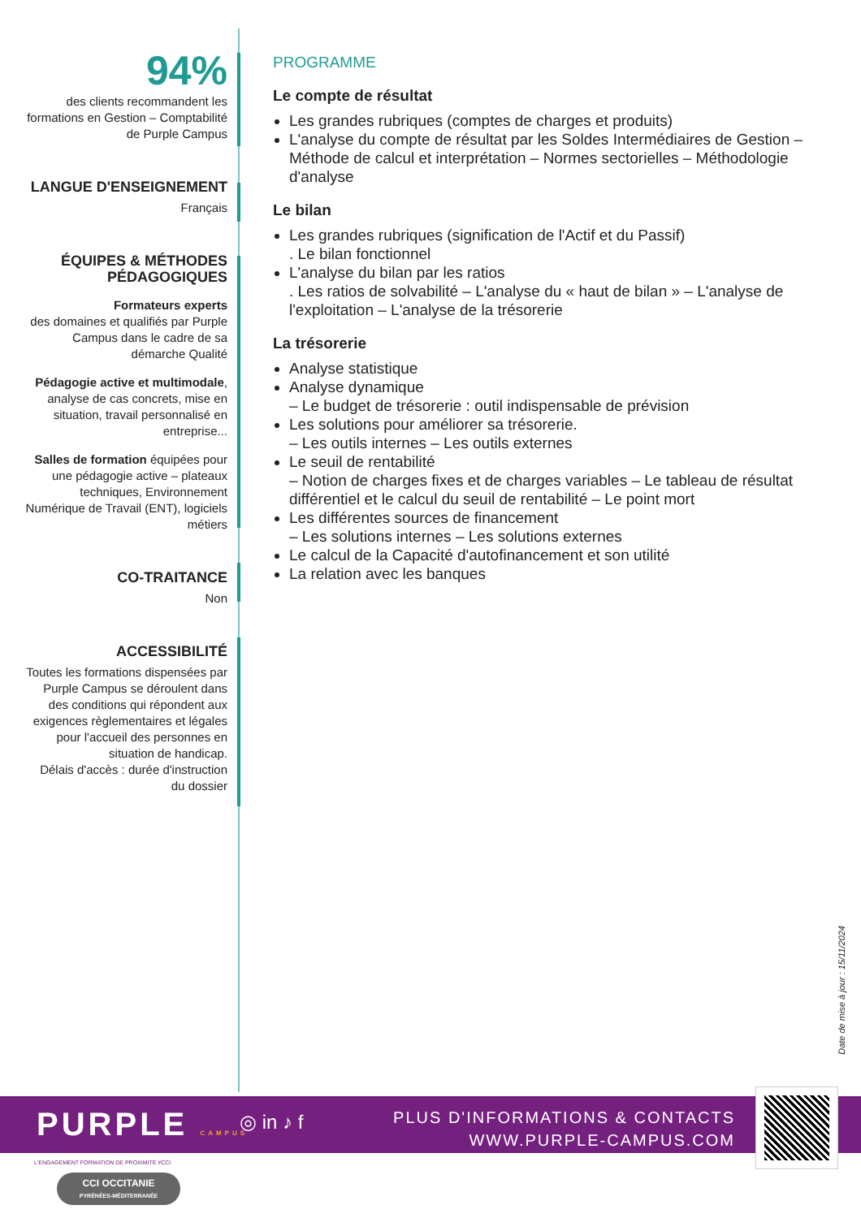94%
des clients recommandent les formations en Gestion – Comptabilité de Purple Campus
LANGUE D'ENSEIGNEMENT
Français
ÉQUIPES & MÉTHODES PÉDAGOGIQUES
Formateurs experts
des domaines et qualifiés par Purple Campus dans le cadre de sa démarche Qualité
Pédagogie active et multimodale, analyse de cas concrets, mise en situation, travail personnalisé en entreprise...
Salles de formation équipées pour une pédagogie active – plateaux techniques, Environnement Numérique de Travail (ENT), logiciels métiers
CO-TRAITANCE
Non
ACCESSIBILITÉ
Toutes les formations dispensées par Purple Campus se déroulent dans des conditions qui répondent aux exigences règlementaires et légales pour l'accueil des personnes en situation de handicap.
Délais d'accès : durée d'instruction du dossier
PROGRAMME
Le compte de résultat
Les grandes rubriques (comptes de charges et produits)
L'analyse du compte de résultat par les Soldes Intermédiaires de Gestion – Méthode de calcul et interprétation – Normes sectorielles – Méthodologie d'analyse
Le bilan
Les grandes rubriques (signification de l'Actif et du Passif)
. Le bilan fonctionnel
L'analyse du bilan par les ratios
. Les ratios de solvabilité – L'analyse du « haut de bilan » – L'analyse de l'exploitation – L'analyse de la trésorerie
La trésorerie
Analyse statistique
Analyse dynamique
– Le budget de trésorerie : outil indispensable de prévision
Les solutions pour améliorer sa trésorerie.
– Les outils internes – Les outils externes
Le seuil de rentabilité
– Notion de charges fixes et de charges variables – Le tableau de résultat différentiel et le calcul du seuil de rentabilité – Le point mort
Les différentes sources de financement
– Les solutions internes – Les solutions externes
Le calcul de la Capacité d'autofinancement et son utilité
La relation avec les banques
Date de mise à jour : 15/11/2024
PURPLE CAMPUS ◎ in ♪ f
PLUS D'INFORMATIONS & CONTACTS
WWW.PURPLE-CAMPUS.COM
L'ENGAGEMENT FORMATION DE PROXIMITÉ #CCI
CCI OCCITANIE
PYRÉNÉES-MÉDITERRANÉE